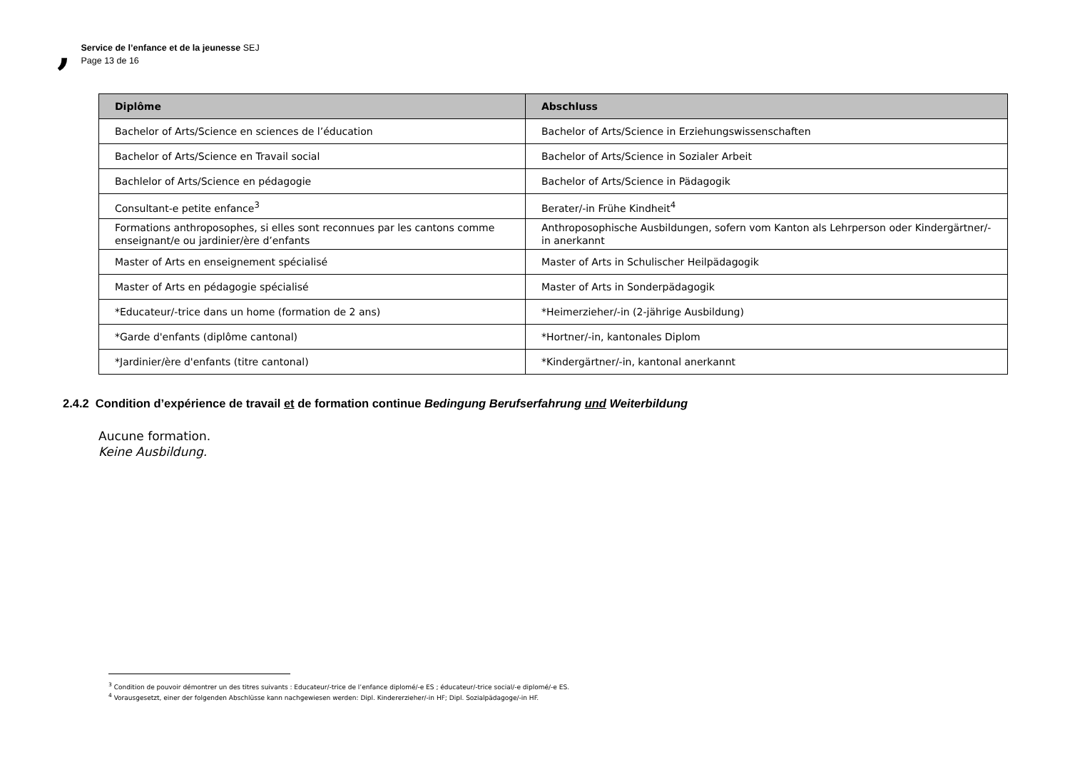,
Service de l’enfance et de la jeunesse SEJ
Page 13 de 16
| Diplôme | Abschluss |
| --- | --- |
| Bachelor of Arts/Science en sciences de l’éducation | Bachelor of Arts/Science in Erziehungswissenschaften |
| Bachelor of Arts/Science en Travail social | Bachelor of Arts/Science in Sozialer Arbeit |
| Bachlelor of Arts/Science en pédagogie | Bachelor of Arts/Science in Pädagogik |
| Consultant-e petite enfance<sup>3</sup> | Berater/-in Frühe Kindheit<sup>4</sup> |
| Formations anthroposophes, si elles sont reconnues par les cantons comme enseignant/e ou jardinier/ère d’enfants | Anthroposophische Ausbildungen, sofern vom Kanton als Lehrperson oder Kindergärtner/-in anerkannt |
| Master of Arts en enseignement spécialisé | Master of Arts in Schulischer Heilpädagogik |
| Master of Arts en pédagogie spécialisé | Master of Arts in Sonderpädagogik |
| *Educateur/-trice dans un home (formation de 2 ans) | *Heimerzieher/-in (2-jährige Ausbildung) |
| *Garde d'enfants (diplôme cantonal) | *Hortner/-in, kantonales Diplom |
| *Jardinier/ère d'enfants (titre cantonal) | *Kindergärtner/-in, kantonal anerkannt |
2.4.2 Condition d’expérience de travail et de formation continue Bedingung Berufserfahrung und Weiterbildung
Aucune formation.
Keine Ausbildung.
<sup>3</sup> Condition de pouvoir démontrer un des titres suivants : Educateur/-trice de l’enfance diplomé/-e ES ; éducateur/-trice social/-e diplomé/-e ES.
<sup>4</sup> Vorausgesetzt, einer der folgenden Abschlüsse kann nachgewiesen werden: Dipl. Kindererzieher/-in HF; Dipl. Sozialpädagoge/-in HF.